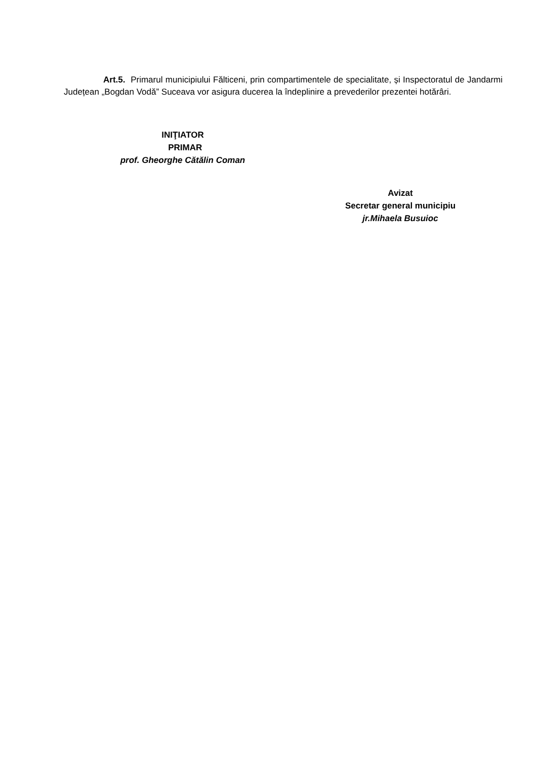Art.5. Primarul municipiului Fălticeni, prin compartimentele de specialitate, și Inspectoratul de Jandarmi Județean „Bogdan Vodă” Suceava vor asigura ducerea la îndeplinire a prevederilor prezentei hotărâri.
INIŢIATOR
PRIMAR
prof. Gheorghe Cătălin Coman
Avizat
Secretar general municipiu
jr.Mihaela Busuioc